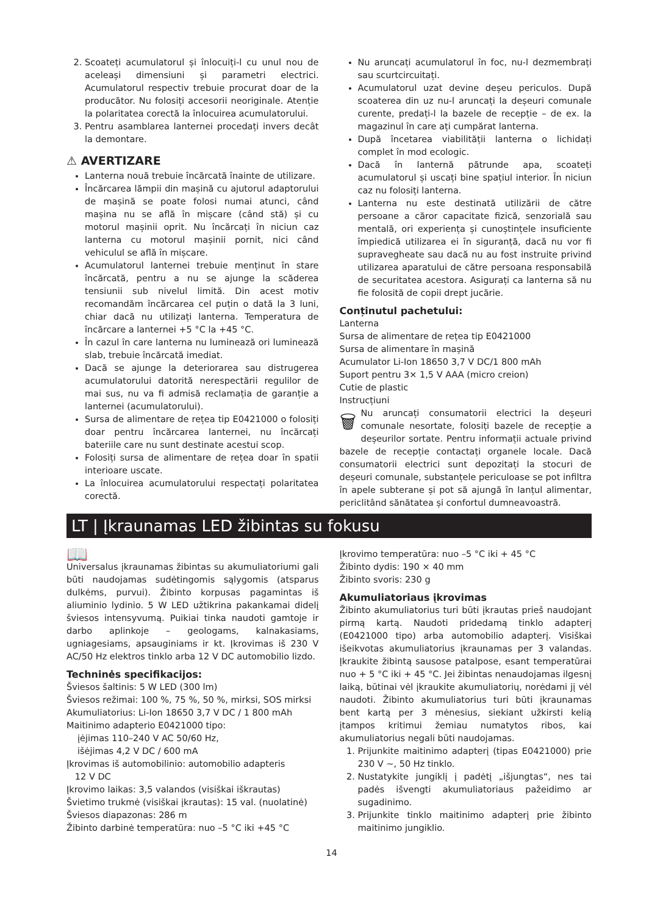2. Scoateți acumulatorul și înlocuiți-l cu unul nou de aceleași dimensiuni și parametri electrici. Acumulatorul respectiv trebuie procurat doar de la producător. Nu folosiți accesorii neoriginale. Atenție la polaritatea corectă la înlocuirea acumulatorului.
3. Pentru asamblarea lanternei procedați invers decât la demontare.
⚠ AVERTIZARE
Lanterna nouă trebuie încărcată înainte de utilizare.
Încărcarea lămpii din mașină cu ajutorul adaptorului de mașină se poate folosi numai atunci, când mașina nu se află în mișcare (când stă) și cu motorul mașinii oprit. Nu încărcați în niciun caz lanterna cu motorul mașinii pornit, nici când vehiculul se află în mișcare.
Acumulatorul lanternei trebuie menținut în stare încărcată, pentru a nu se ajunge la scăderea tensiunii sub nivelul limită. Din acest motiv recomandăm încărcarea cel puțin o dată la 3 luni, chiar dacă nu utilizați lanterna. Temperatura de încărcare a lanternei +5 °C la +45 °C.
În cazul în care lanterna nu luminează ori luminează slab, trebuie încărcată imediat.
Dacă se ajunge la deteriorarea sau distrugerea acumulatorului datorită nerespectării regulilor de mai sus, nu va fi admisă reclamația de garanție a lanternei (acumulatorului).
Sursa de alimentare de rețea tip E0421000 o folosiți doar pentru încărcarea lanternei, nu încărcați bateriile care nu sunt destinate acestui scop.
Folosiți sursa de alimentare de rețea doar în spatii interioare uscate.
La înlocuirea acumulatorului respectați polaritatea corectă.
Nu aruncați acumulatorul în foc, nu-l dezmembrați sau scurtcircuitați.
Acumulatorul uzat devine deșeu periculos. După scoaterea din uz nu-l aruncați la deșeuri comunale curente, predați-l la bazele de recepție – de ex. la magazinul în care ați cumpărat lanterna.
După încetarea viabilității lanterna o lichidați complet în mod ecologic.
Dacă în lanternă pătrunde apa, scoateți acumulatorul și uscați bine spațiul interior. În niciun caz nu folosiți lanterna.
Lanterna nu este destinată utilizării de către persoane a căror capacitate fizică, senzorială sau mentală, ori experiența și cunoștințele insuficiente împiedică utilizarea ei în siguranță, dacă nu vor fi supravegheate sau dacă nu au fost instruite privind utilizarea aparatului de către persoana responsabilă de securitatea acestora. Asigurați ca lanterna să nu fie folosită de copii drept jucărie.
Conținutul pachetului:
Lanterna
Sursa de alimentare de rețea tip E0421000
Sursa de alimentare în mașină
Acumulator Li-Ion 18650 3,7 V DC/1 800 mAh
Suport pentru 3× 1,5 V AAA (micro creion)
Cutie de plastic
Instrucțiuni
🗑 Nu aruncați consumatorii electrici la deșeuri comunale nesortate, folosiți bazele de recepție a deșeurilor sortate. Pentru informații actuale privind bazele de recepție contactați organele locale. Dacă consumatorii electrici sunt depozitați la stocuri de deșeuri comunale, substanțele periculoase se pot infiltra în apele subterane și pot să ajungă în lanțul alimentar, periclitând sănătatea și confortul dumneavoastră.
LT | Įkraunamas LED žibintas su fokusu
📖
Universalus įkraunamas žibintas su akumuliatoriumi gali būti naudojamas sudėtingomis sąlygomis (atsparus dulkėms, purvui). Žibinto korpusas pagamintas iš aliuminio lydinio. 5 W LED užtikrina pakankamai didelį šviesos intensyvumą. Puikiai tinka naudoti gamtoje ir darbo aplinkoje – geologams, kalnakasiams, ugniagesiams, apsauginiams ir kt. Įkrovimas iš 230 V AC/50 Hz elektros tinklo arba 12 V DC automobilio lizdo.
Techninės specifikacijos:
Šviesos šaltinis: 5 W LED (300 lm)
Šviesos režimai: 100 %, 75 %, 50 %, mirksi, SOS mirksi
Akumuliatorius: Li-Ion 18650 3,7 V DC / 1 800 mAh
Maitinimo adapterio E0421000 tipo:
įėjimas 110–240 V AC 50/60 Hz,
išėjimas 4,2 V DC / 600 mA
Įkrovimas iš automobilinio: automobilio adapteris
12 V DC
Įkrovimo laikas: 3,5 valandos (visiškai iškrautas)
Švietimo trukmė (visiškai įkrautas): 15 val. (nuolatinė)
Šviesos diapazonas: 286 m
Žibinto darbinė temperatūra: nuo –5 °C iki +45 °C
Įkrovimo temperatūra: nuo –5 °C iki + 45 °C
Žibinto dydis: 190 × 40 mm
Žibinto svoris: 230 g
Akumuliatoriaus įkrovimas
Žibinto akumuliatorius turi būti įkrautas prieš naudojant pirmą kartą. Naudoti pridedamą tinklo adapterį (E0421000 tipo) arba automobilio adapterį. Visiškai išeikvotas akumuliatorius įkraunamas per 3 valandas. Įkraukite žibintą sausose patalpose, esant temperatūrai nuo + 5 °C iki + 45 °C. Jei žibintas nenaudojamas ilgesnį laiką, būtinai vėl įkraukite akumuliatorių, norėdami jį vėl naudoti. Žibinto akumuliatorius turi būti įkraunamas bent kartą per 3 mėnesius, siekiant užkirsti kelią įtampos kritimui žemiau numatytos ribos, kai akumuliatorius negali būti naudojamas.
1. Prijunkite maitinimo adapterį (tipas E0421000) prie 230 V ~, 50 Hz tinklo.
2. Nustatykite jungiklį į padėtį „išjungtas“, nes tai padės išvengti akumuliatoriaus pažeidimo ar sugadinimo.
3. Prijunkite tinklo maitinimo adapterį prie žibinto maitinimo jungiklio.
14